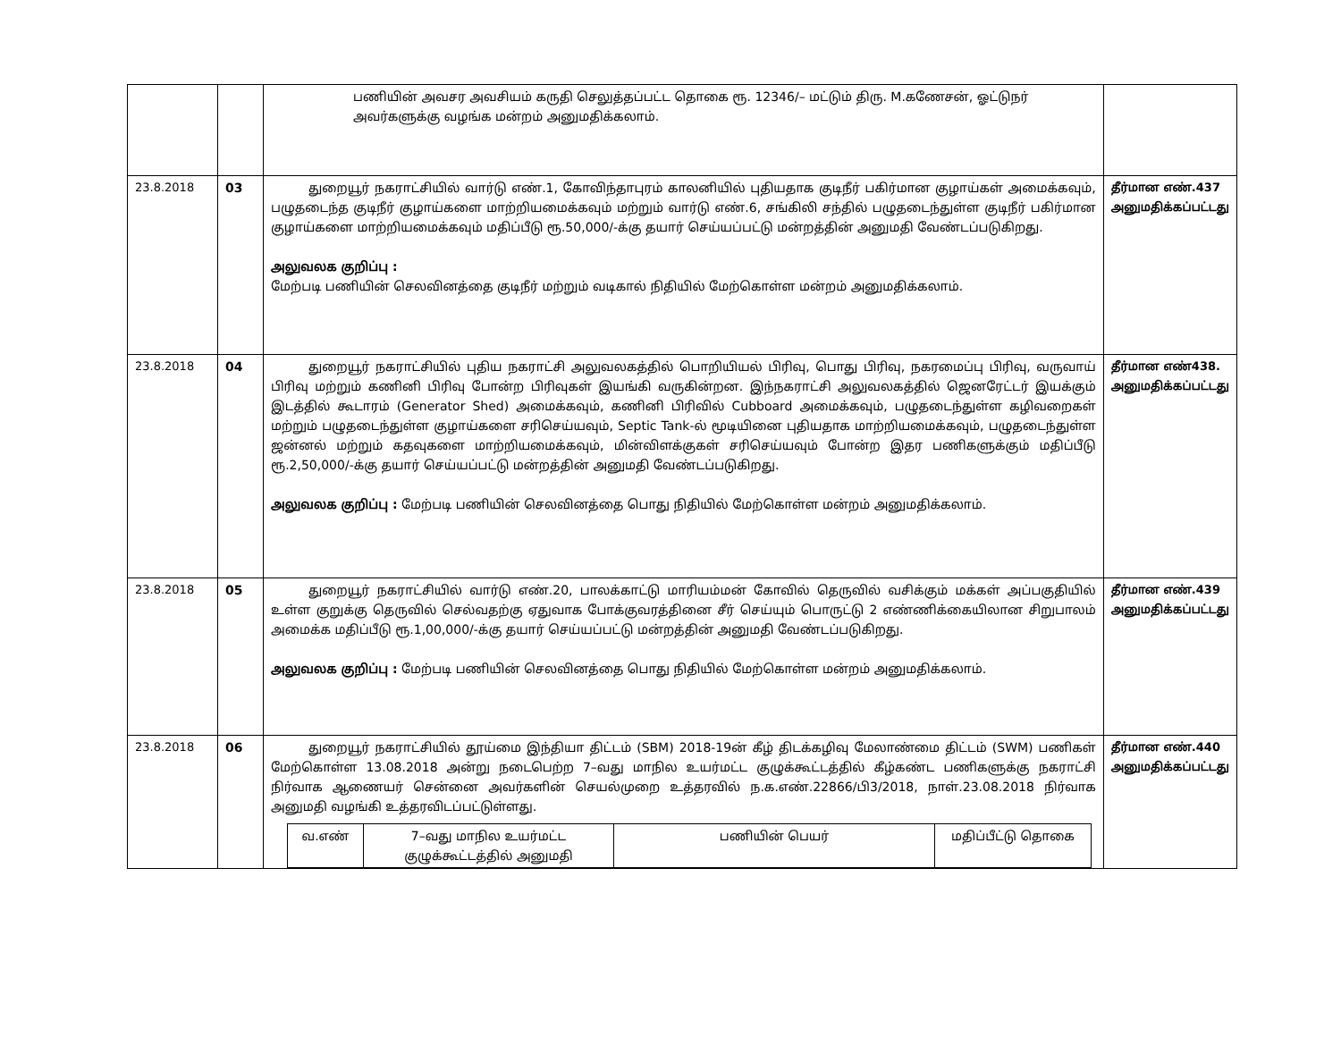| | | பணியின் அவசர அவசியம் கருதி செலுத்தப்பட்ட தொகை ரூ. 12346/– மட்டும் திரு. M.கணேசன், ஓட்டுநர் அவர்களுக்கு வழங்க மன்றம் அனுமதிக்கலாம். | |
| 23.8.2018 | 03 | துறையூர் நகராட்சியில் வார்டு எண்.1, கோவிந்தாபுரம் காலனியில் புதியதாக குடிநீர் பகிர்மான குழாய்கள் அமைக்கவும், பழுதடைந்த குடிநீர் குழாய்களை மாற்றியமைக்கவும் மற்றும் வார்டு எண்.6, சங்கிலி சந்தில் பழுதடைந்துள்ள குடிநீர் பகிர்மான குழாய்களை மாற்றியமைக்கவும் மதிப்பீடு ரூ.50,000/-க்கு தயார் செய்யப்பட்டு மன்றத்தின் அனுமதி வேண்டப்படுகிறது. அலுவலக குறிப்பு : மேற்படி பணியின் செலவினத்தை குடிநீர் மற்றும் வடிகால் நிதியில் மேற்கொள்ள மன்றம் அனுமதிக்கலாம். | தீர்மான எண்.437 அனுமதிக்கப்பட்டது |
| 23.8.2018 | 04 | துறையூர் நகராட்சியில் புதிய நகராட்சி அலுவலகத்தில் பொறியியல் பிரிவு, பொது பிரிவு, நகரமைப்பு பிரிவு, வருவாய் பிரிவு மற்றும் கணினி பிரிவு போன்ற பிரிவுகள் இயங்கி வருகின்றன. இந்நகராட்சி அலுவலகத்தில் ஜெனரேட்டர் இயக்கும் இடத்தில் கூடாரம் (Generator Shed) அமைக்கவும், கணினி பிரிவில் Cubboard அமைக்கவும், பழுதடைந்துள்ள கழிவறைகள் மற்றும் பழுதடைந்துள்ள குழாய்களை சரிசெய்யவும், Septic Tank-ல் மூடியினை புதியதாக மாற்றியமைக்கவும், பழுதடைந்துள்ள ஜன்னல் மற்றும் கதவுகளை மாற்றியமைக்கவும், மின்விளக்குகள் சரிசெய்யவும் போன்ற இதர பணிகளுக்கும் மதிப்பீடு ரூ.2,50,000/-க்கு தயார் செய்யப்பட்டு மன்றத்தின் அனுமதி வேண்டப்படுகிறது. அலுவலக குறிப்பு : மேற்படி பணியின் செலவினத்தை பொது நிதியில் மேற்கொள்ள மன்றம் அனுமதிக்கலாம். | தீர்மான எண்438. அனுமதிக்கப்பட்டது |
| 23.8.2018 | 05 | துறையூர் நகராட்சியில் வார்டு எண்.20, பாலக்காட்டு மாரியம்மன் கோவில் தெருவில் வசிக்கும் மக்கள் அப்பகுதியில் உள்ள குறுக்கு தெருவில் செல்வதற்கு ஏதுவாக போக்குவரத்தினை சீர் செய்யும் பொருட்டு 2 எண்ணிக்கையிலான சிறுபாலம் அமைக்க மதிப்பீடு ரூ.1,00,000/-க்கு தயார் செய்யப்பட்டு மன்றத்தின் அனுமதி வேண்டப்படுகிறது. அலுவலக குறிப்பு : மேற்படி பணியின் செலவினத்தை பொது நிதியில் மேற்கொள்ள மன்றம் அனுமதிக்கலாம். | தீர்மான எண்.439 அனுமதிக்கப்பட்டது |
| 23.8.2018 | 06 | துறையூர் நகராட்சியில் தூய்மை இந்தியா திட்டம் (SBM) 2018-19ன் கீழ் திடக்கழிவு மேலாண்மை திட்டம் (SWM) பணிகள் மேற்கொள்ள 13.08.2018 அன்று நடைபெற்ற 7–வது மாநில உயர்மட்ட குழுக்கூட்டத்தில் கீழ்கண்ட பணிகளுக்கு நகராட்சி நிர்வாக ஆணையர் சென்னை அவர்களின் செயல்முறை உத்தரவில் ந.க.எண்.22866/பி3/2018, நாள்.23.08.2018 நிர்வாக அனுமதி வழங்கி உத்தரவிடப்பட்டுள்ளது. / வ.எண் / 7–வது மாநில உயர்மட்ட குழுக்கூட்டத்தில் அனுமதி / பணியின் பெயர் / மதிப்பீட்டு தொகை / | தீர்மான எண்.440 அனுமதிக்கப்பட்டது |